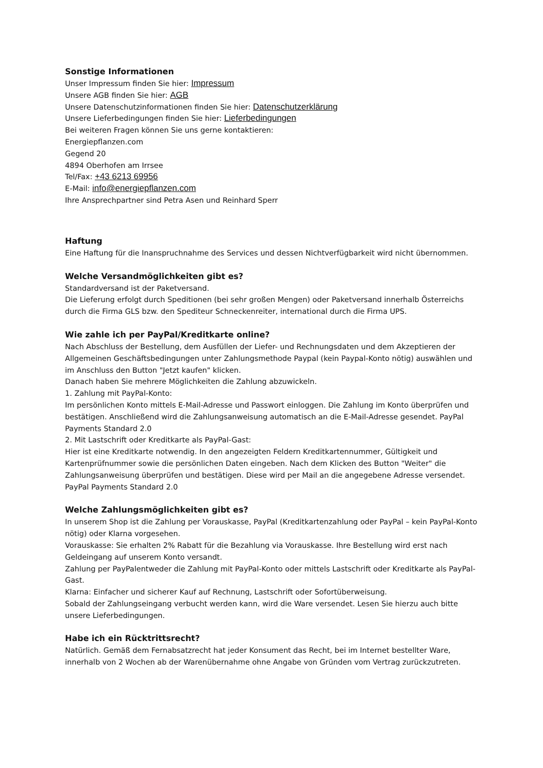Sonstige Informationen
Unser Impressum finden Sie hier: Impressum
Unsere AGB finden Sie hier: AGB
Unsere Datenschutzinformationen finden Sie hier: Datenschutzerklärung
Unsere Lieferbedingungen finden Sie hier: Lieferbedingungen
Bei weiteren Fragen können Sie uns gerne kontaktieren:
Energiepflanzen.com
Gegend 20
4894 Oberhofen am Irrsee
Tel/Fax: +43 6213 69956
E-Mail: info@energiepflanzen.com
Ihre Ansprechpartner sind Petra Asen und Reinhard Sperr
Haftung
Eine Haftung für die Inanspruchnahme des Services und dessen Nichtverfügbarkeit wird nicht übernommen.
Welche Versandmöglichkeiten gibt es?
Standardversand ist der Paketversand.
Die Lieferung erfolgt durch Speditionen (bei sehr großen Mengen) oder Paketversand innerhalb Österreichs durch die Firma GLS bzw. den Spediteur Schneckenreiter, international durch die Firma UPS.
Wie zahle ich per PayPal/Kreditkarte online?
Nach Abschluss der Bestellung, dem Ausfüllen der Liefer- und Rechnungsdaten und dem Akzeptieren der Allgemeinen Geschäftsbedingungen unter Zahlungsmethode Paypal (kein Paypal-Konto nötig) auswählen und im Anschluss den Button "Jetzt kaufen" klicken.
Danach haben Sie mehrere Möglichkeiten die Zahlung abzuwickeln.
1. Zahlung mit PayPal-Konto:
Im persönlichen Konto mittels E-Mail-Adresse und Passwort einloggen. Die Zahlung im Konto überprüfen und bestätigen. Anschließend wird die Zahlungsanweisung automatisch an die E-Mail-Adresse gesendet. PayPal Payments Standard 2.0
2. Mit Lastschrift oder Kreditkarte als PayPal-Gast:
Hier ist eine Kreditkarte notwendig. In den angezeigten Feldern Kreditkartennummer, Gültigkeit und Kartenprüfnummer sowie die persönlichen Daten eingeben. Nach dem Klicken des Button "Weiter" die Zahlungsanweisung überprüfen und bestätigen. Diese wird per Mail an die angegebene Adresse versendet. PayPal Payments Standard 2.0
Welche Zahlungsmöglichkeiten gibt es?
In unserem Shop ist die Zahlung per Vorauskasse, PayPal (Kreditkartenzahlung oder PayPal – kein PayPal-Konto nötig) oder Klarna vorgesehen.
Vorauskasse: Sie erhalten 2% Rabatt für die Bezahlung via Vorauskasse. Ihre Bestellung wird erst nach Geldeingang auf unserem Konto versandt.
Zahlung per PayPalentweder die Zahlung mit PayPal-Konto oder mittels Lastschrift oder Kreditkarte als PayPal-Gast.
Klarna: Einfacher und sicherer Kauf auf Rechnung, Lastschrift oder Sofortüberweisung.
Sobald der Zahlungseingang verbucht werden kann, wird die Ware versendet. Lesen Sie hierzu auch bitte unsere Lieferbedingungen.
Habe ich ein Rücktrittsrecht?
Natürlich. Gemäß dem Fernabsatzrecht hat jeder Konsument das Recht, bei im Internet bestellter Ware, innerhalb von 2 Wochen ab der Warenübernahme ohne Angabe von Gründen vom Vertrag zurückzutreten.